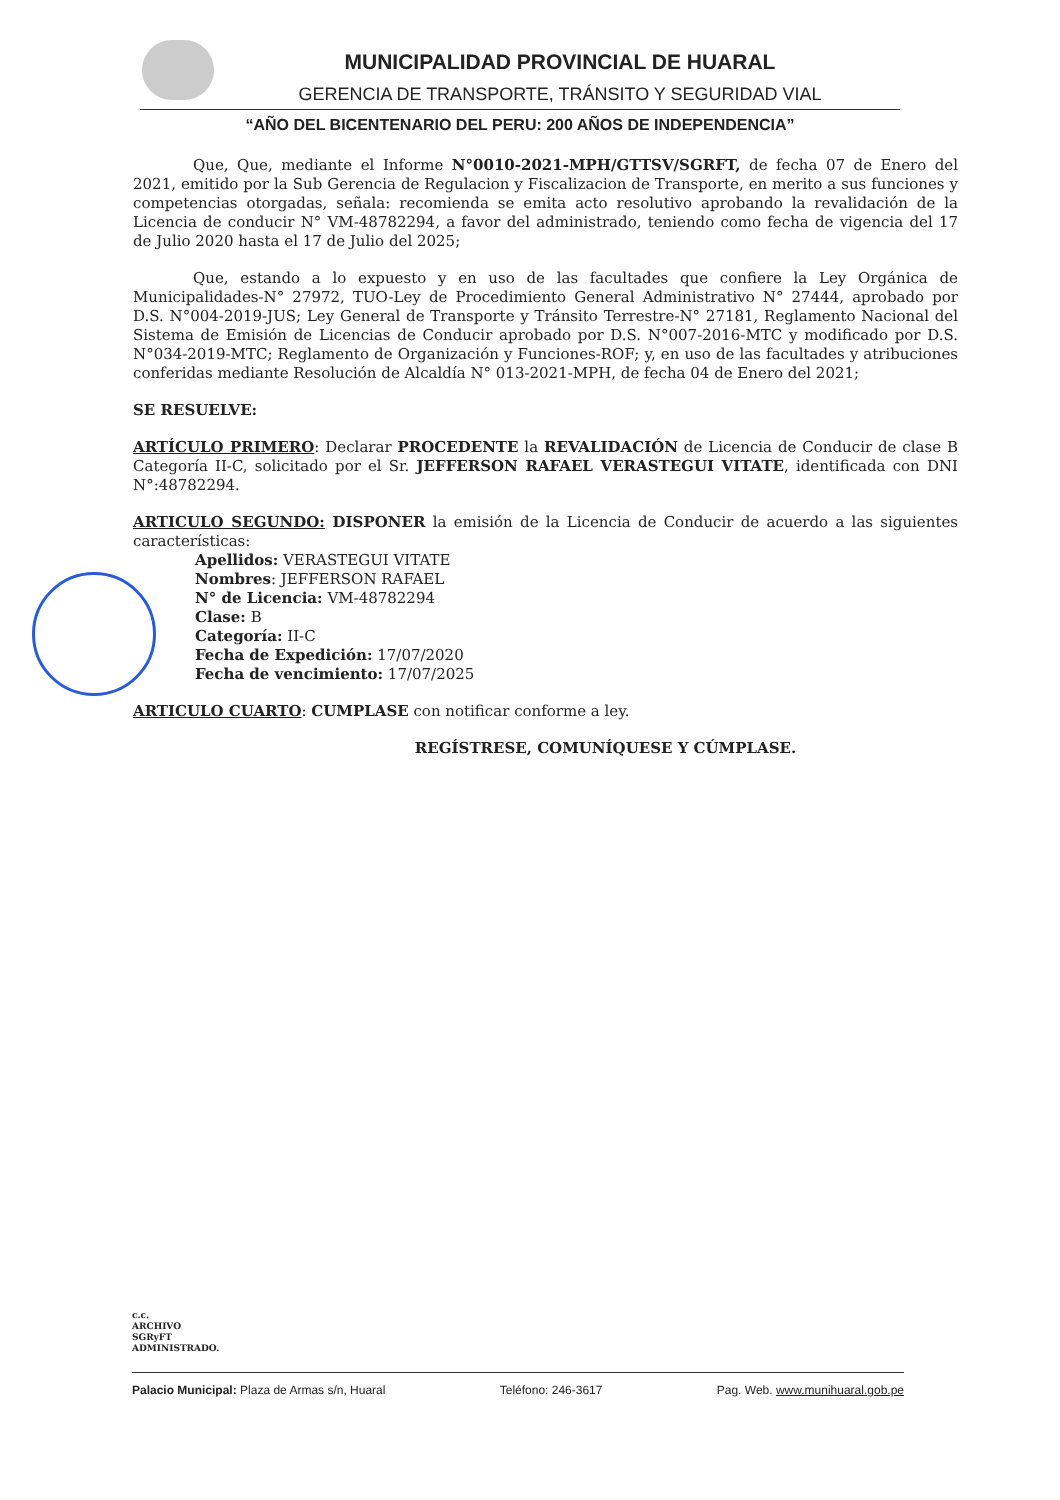MUNICIPALIDAD PROVINCIAL DE HUARAL
GERENCIA DE TRANSPORTE, TRÁNSITO Y SEGURIDAD VIAL
“AÑO DEL BICENTENARIO DEL PERU: 200 AÑOS DE INDEPENDENCIA”
Que, Que, mediante el Informe N°0010-2021-MPH/GTTSV/SGRFT, de fecha 07 de Enero del 2021, emitido por la Sub Gerencia de Regulacion y Fiscalizacion de Transporte, en merito a sus funciones y competencias otorgadas, señala: recomienda se emita acto resolutivo aprobando la revalidación de la Licencia de conducir N° VM-48782294, a favor del administrado, teniendo como fecha de vigencia del 17 de Julio 2020 hasta el 17 de Julio del 2025;
Que, estando a lo expuesto y en uso de las facultades que confiere la Ley Orgánica de Municipalidades-N° 27972, TUO-Ley de Procedimiento General Administrativo N° 27444, aprobado por D.S. N°004-2019-JUS; Ley General de Transporte y Tránsito Terrestre-N° 27181, Reglamento Nacional del Sistema de Emisión de Licencias de Conducir aprobado por D.S. N°007-2016-MTC y modificado por D.S. N°034-2019-MTC; Reglamento de Organización y Funciones-ROF; y, en uso de las facultades y atribuciones conferidas mediante Resolución de Alcaldía N° 013-2021-MPH, de fecha 04 de Enero del 2021;
SE RESUELVE:
ARTÍCULO PRIMERO: Declarar PROCEDENTE la REVALIDACIÓN de Licencia de Conducir de clase B Categoría II-C, solicitado por el Sr. JEFFERSON RAFAEL VERASTEGUI VITATE, identificada con DNI N°:48782294.
ARTICULO SEGUNDO: DISPONER la emisión de la Licencia de Conducir de acuerdo a las siguientes características:
Apellidos: VERASTEGUI VITATE
Nombres: JEFFERSON RAFAEL
N° de Licencia: VM-48782294
Clase: B
Categoría: II-C
Fecha de Expedición: 17/07/2020
Fecha de vencimiento: 17/07/2025
ARTICULO CUARTO: CUMPLASE con notificar conforme a ley.
REGÍSTRESE, COMUNÍQUESE Y CÚMPLASE.
c.c.
ARCHIVO
SGRyFT
ADMINISTRADO.
Palacio Municipal: Plaza de Armas s/n, Huaral Teléfono: 246-3617 Pag. Web. www.munihuaral.gob.pe